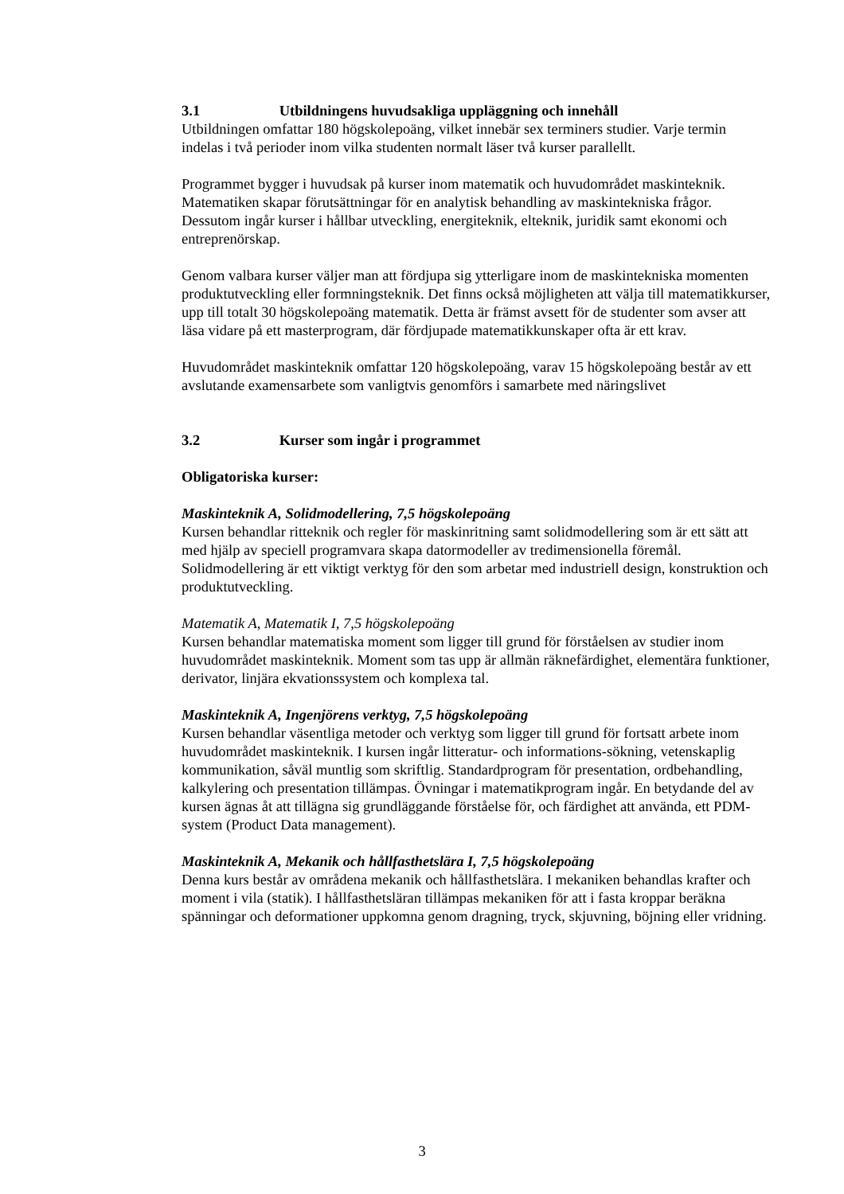3.1 Utbildningens huvudsakliga uppläggning och innehåll
Utbildningen omfattar 180 högskolepoäng, vilket innebär sex terminers studier. Varje termin indelas i två perioder inom vilka studenten normalt läser två kurser parallellt.
Programmet bygger i huvudsak på kurser inom matematik och huvudområdet maskinteknik. Matematiken skapar förutsättningar för en analytisk behandling av maskintekniska frågor. Dessutom ingår kurser i hållbar utveckling, energiteknik, elteknik, juridik samt ekonomi och entreprenörskap.
Genom valbara kurser väljer man att fördjupa sig ytterligare inom de maskintekniska momenten produktutveckling eller formningsteknik. Det finns också möjligheten att välja till matematikkurser, upp till totalt 30 högskolepoäng matematik. Detta är främst avsett för de studenter som avser att läsa vidare på ett masterprogram, där fördjupade matematikkunskaper ofta är ett krav.
Huvudområdet maskinteknik omfattar 120 högskolepoäng, varav 15 högskolepoäng består av ett avslutande examensarbete som vanligtvis genomförs i samarbete med näringslivet
3.2 Kurser som ingår i programmet
Obligatoriska kurser:
Maskinteknik A, Solidmodellering, 7,5 högskolepoäng
Kursen behandlar ritteknik och regler för maskinritning samt solidmodellering som är ett sätt att med hjälp av speciell programvara skapa datormodeller av tredimensionella föremål. Solidmodellering är ett viktigt verktyg för den som arbetar med industriell design, konstruktion och produktutveckling.
Matematik A, Matematik I, 7,5 högskolepoäng
Kursen behandlar matematiska moment som ligger till grund för förståelsen av studier inom huvudområdet maskinteknik. Moment som tas upp är allmän räknefärdighet, elementära funktioner, derivator, linjära ekvationssystem och komplexa tal.
Maskinteknik A, Ingenjörens verktyg, 7,5 högskolepoäng
Kursen behandlar väsentliga metoder och verktyg som ligger till grund för fortsatt arbete inom huvudområdet maskinteknik. I kursen ingår litteratur- och informations-sökning, vetenskaplig kommunikation, såväl muntlig som skriftlig. Standardprogram för presentation, ordbehandling, kalkylering och presentation tillämpas. Övningar i matematikprogram ingår. En betydande del av kursen ägnas åt att tillägna sig grundläggande förståelse för, och färdighet att använda, ett PDM-system (Product Data management).
Maskinteknik A, Mekanik och hållfasthetslära I, 7,5 högskolepoäng
Denna kurs består av områdena mekanik och hållfasthetslära. I mekaniken behandlas krafter och moment i vila (statik). I hållfasthetsläran tillämpas mekaniken för att i fasta kroppar beräkna spänningar och deformationer uppkomna genom dragning, tryck, skjuvning, böjning eller vridning.
3